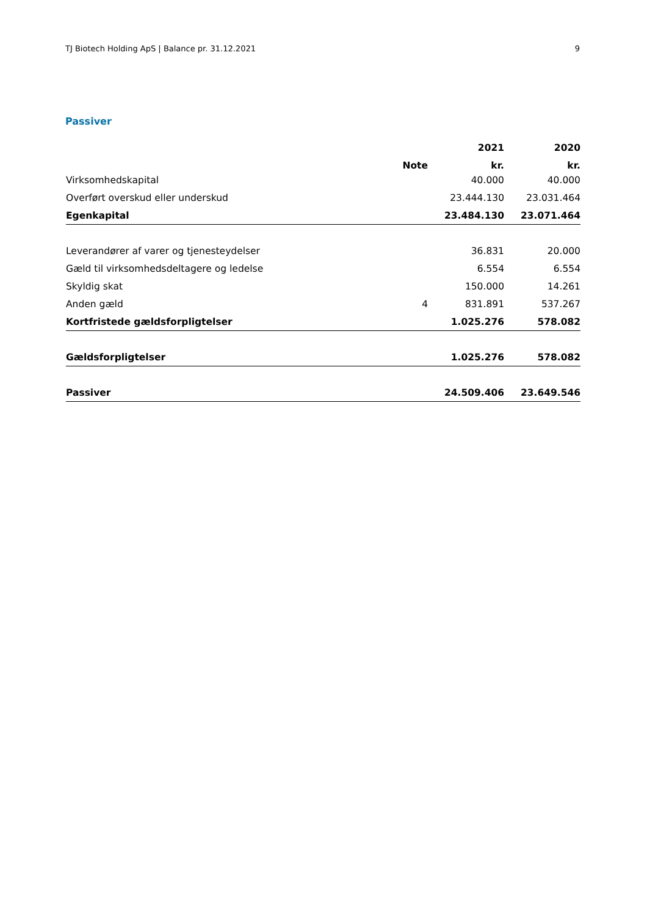TJ Biotech Holding ApS | Balance pr. 31.12.2021 9
Passiver
| | | 2021 | 2020 |
| --- | --- | --- | --- |
| | Note | kr. | kr. |
| Virksomhedskapital | | 40.000 | 40.000 |
| Overført overskud eller underskud | | 23.444.130 | 23.031.464 |
| Egenkapital | | 23.484.130 | 23.071.464 |
| Leverandører af varer og tjenesteydelser | | 36.831 | 20.000 |
| Gæld til virksomhedsdeltagere og ledelse | | 6.554 | 6.554 |
| Skyldig skat | | 150.000 | 14.261 |
| Anden gæld | 4 | 831.891 | 537.267 |
| Kortfristede gældsforpligtelser | | 1.025.276 | 578.082 |
| Gældsforpligtelser | | 1.025.276 | 578.082 |
| Passiver | | 24.509.406 | 23.649.546 |